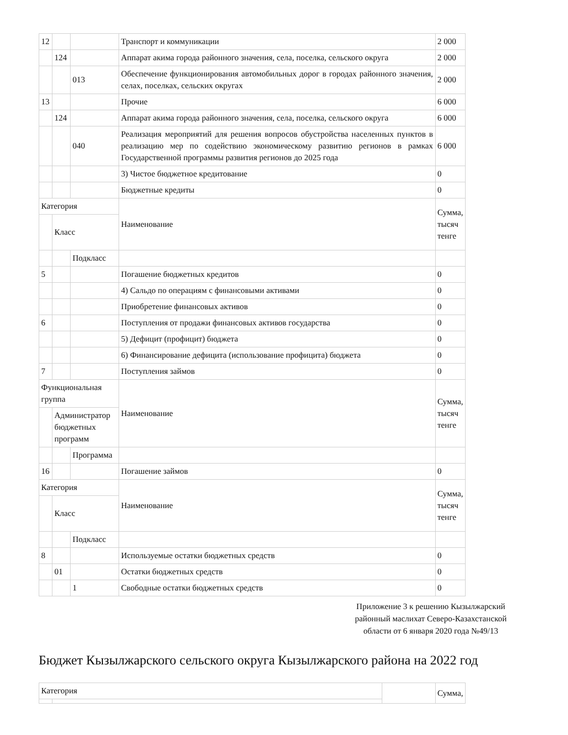| 12 | | | Транспорт и коммуникации | 2 000 |
| | 124 | | Аппарат акима города районного значения, села, поселка, сельского округа | 2 000 |
| | | 013 | Обеспечение функционирования автомобильных дорог в городах районного значения, селах, поселках, сельских округах | 2 000 |
| 13 | | | Прочие | 6 000 |
| | 124 | | Аппарат акима города районного значения, села, поселка, сельского округа | 6 000 |
| | | 040 | Реализация мероприятий для решения вопросов обустройства населенных пунктов в реализацию мер по содействию экономическому развитию регионов в рамках Государственной программы развития регионов до 2025 года | 6 000 |
| | | | 3) Чистое бюджетное кредитование | 0 |
| | | | Бюджетные кредиты | 0 |
| Категория | | | Наименование | Сумма, тысяч тенге |
| | Класс | | | |
| | | Подкласс | | |
| 5 | | | Погашение бюджетных кредитов | 0 |
| | | | 4) Сальдо по операциям с финансовыми активами | 0 |
| | | | Приобретение финансовых активов | 0 |
| 6 | | | Поступления от продажи финансовых активов государства | 0 |
| | | | 5) Дефицит (профицит) бюджета | 0 |
| | | | 6) Финансирование дефицита (использование профицита) бюджета | 0 |
| 7 | | | Поступления займов | 0 |
| Функциональная группа | | | Наименование | Сумма, тысяч тенге |
| | Администратор бюджетных программ | | | |
| | | Программа | | |
| 16 | | | Погашение займов | 0 |
| Категория | | | Наименование | Сумма, тысяч тенге |
| | Класс | | | |
| | | Подкласс | | |
| 8 | | | Используемые остатки бюджетных средств | 0 |
| | 01 | | Остатки бюджетных средств | 0 |
| | | 1 | Свободные остатки бюджетных средств | 0 |
Приложение 3 к решению Кызылжарский районный маслихат Северо-Казахстанской области от 6 января 2020 года №49/13
Бюджет Кызылжарского сельского округа Кызылжарского района на 2022 год
| Категория | | | Сумма, |